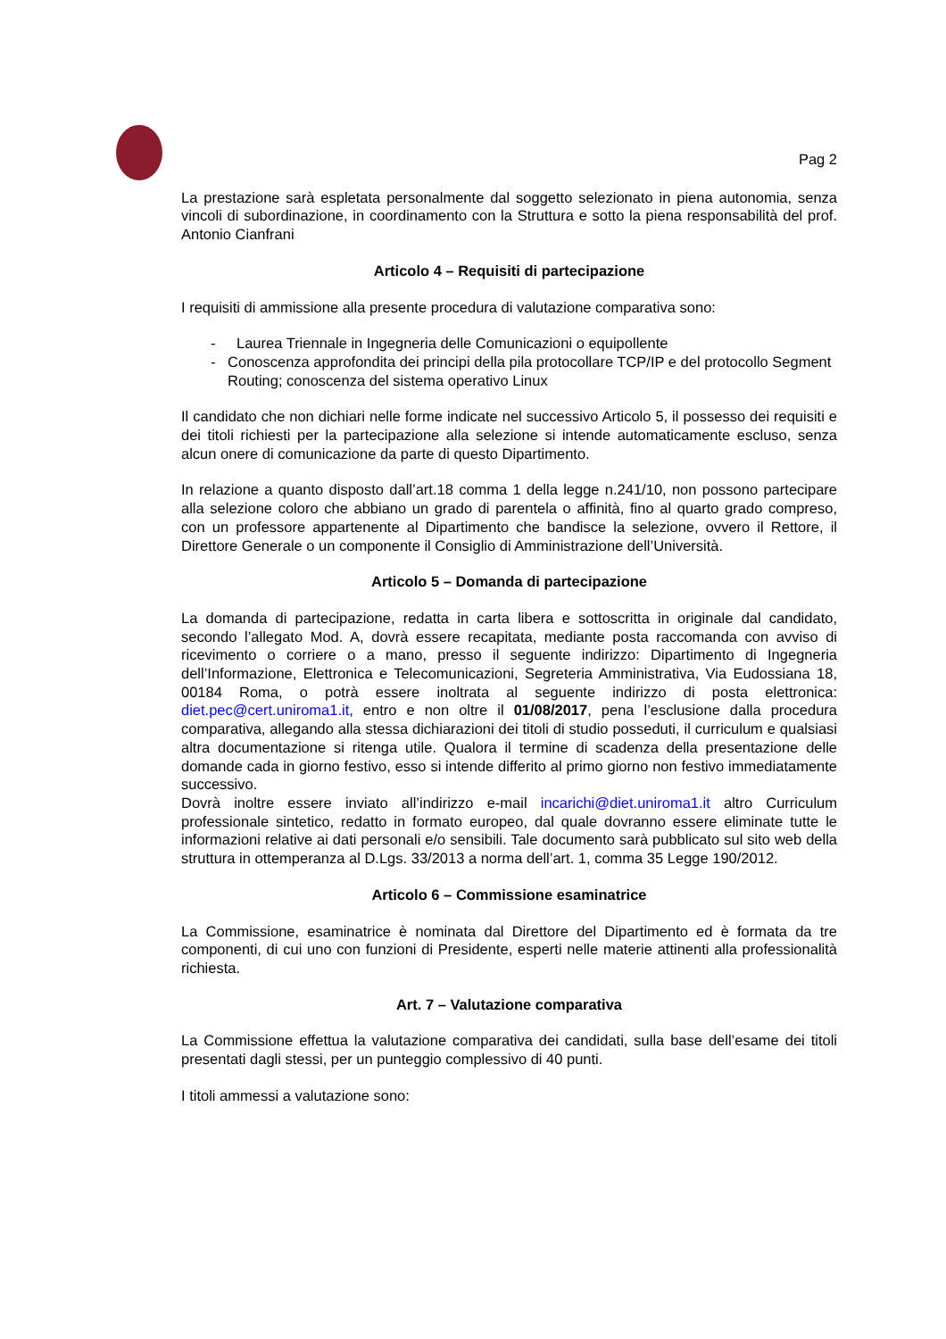Pag 2
La prestazione sarà espletata personalmente dal soggetto selezionato in piena autonomia, senza vincoli di subordinazione, in coordinamento con la Struttura e sotto la piena responsabilità del prof. Antonio Cianfrani
Articolo 4 – Requisiti di partecipazione
I requisiti di ammissione alla presente procedura di valutazione comparativa sono:
- Laurea Triennale in Ingegneria delle Comunicazioni o equipollente
- Conoscenza approfondita dei principi della pila protocollare TCP/IP e del protocollo Segment Routing; conoscenza del sistema operativo Linux
Il candidato che non dichiari nelle forme indicate nel successivo Articolo 5, il possesso dei requisiti e dei titoli richiesti per la partecipazione alla selezione si intende automaticamente escluso, senza alcun onere di comunicazione da parte di questo Dipartimento.
In relazione a quanto disposto dall’art.18 comma 1 della legge n.241/10, non possono partecipare alla selezione coloro che abbiano un grado di parentela o affinità, fino al quarto grado compreso, con un professore appartenente al Dipartimento che bandisce la selezione, ovvero il Rettore, il Direttore Generale o un componente il Consiglio di Amministrazione dell’Università.
Articolo 5 – Domanda di partecipazione
La domanda di partecipazione, redatta in carta libera e sottoscritta in originale dal candidato, secondo l’allegato Mod. A, dovrà essere recapitata, mediante posta raccomanda con avviso di ricevimento o corriere o a mano, presso il seguente indirizzo: Dipartimento di Ingegneria dell’Informazione, Elettronica e Telecomunicazioni, Segreteria Amministrativa, Via Eudossiana 18, 00184 Roma, o potrà essere inoltrata al seguente indirizzo di posta elettronica: diet.pec@cert.uniroma1.it, entro e non oltre il 01/08/2017, pena l’esclusione dalla procedura comparativa, allegando alla stessa dichiarazioni dei titoli di studio posseduti, il curriculum e qualsiasi altra documentazione si ritenga utile. Qualora il termine di scadenza della presentazione delle domande cada in giorno festivo, esso si intende differito al primo giorno non festivo immediatamente successivo.
Dovrà inoltre essere inviato all’indirizzo e-mail incarichi@diet.uniroma1.it altro Curriculum professionale sintetico, redatto in formato europeo, dal quale dovranno essere eliminate tutte le informazioni relative ai dati personali e/o sensibili. Tale documento sarà pubblicato sul sito web della struttura in ottemperanza al D.Lgs. 33/2013 a norma dell’art. 1, comma 35 Legge 190/2012.
Articolo 6 – Commissione esaminatrice
La Commissione, esaminatrice è nominata dal Direttore del Dipartimento ed è formata da tre componenti, di cui uno con funzioni di Presidente, esperti nelle materie attinenti alla professionalità richiesta.
Art. 7 – Valutazione comparativa
La Commissione effettua la valutazione comparativa dei candidati, sulla base dell’esame dei titoli presentati dagli stessi, per un punteggio complessivo di 40 punti.
I titoli ammessi a valutazione sono: